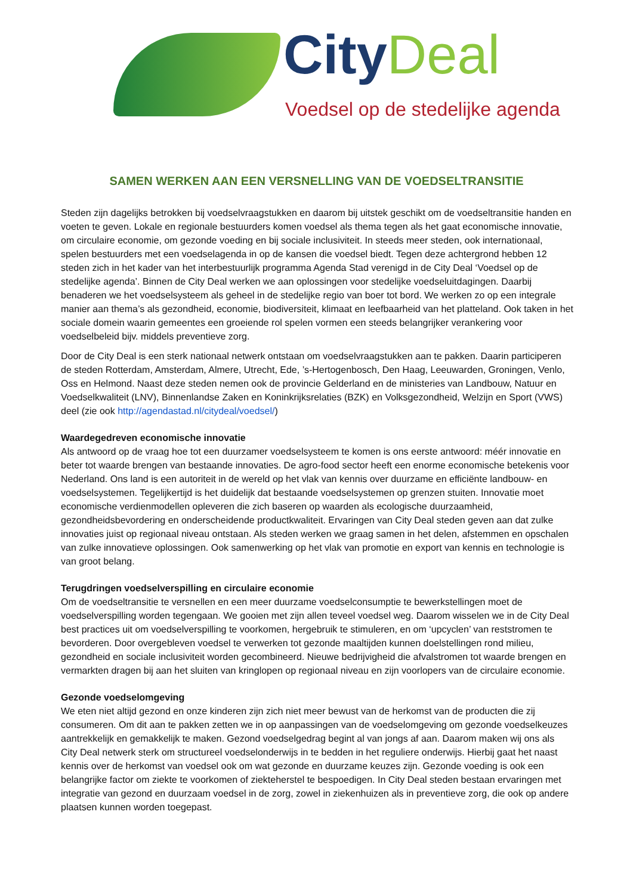City Deal
Voedsel op de stedelijke agenda
SAMEN WERKEN AAN EEN VERSNELLING VAN DE VOEDSELTRANSITIE
Steden zijn dagelijks betrokken bij voedselvraagstukken en daarom bij uitstek geschikt om de voedseltransitie handen en voeten te geven. Lokale en regionale bestuurders komen voedsel als thema tegen als het gaat economische innovatie, om circulaire economie, om gezonde voeding en bij sociale inclusiviteit. In steeds meer steden, ook internationaal, spelen bestuurders met een voedselagenda in op de kansen die voedsel biedt. Tegen deze achtergrond hebben 12 steden zich in het kader van het interbestuurlijk programma Agenda Stad verenigd in de City Deal ‘Voedsel op de stedelijke agenda’. Binnen de City Deal werken we aan oplossingen voor stedelijke voedseluitdagingen. Daarbij benaderen we het voedselsysteem als geheel in de stedelijke regio van boer tot bord. We werken zo op een integrale manier aan thema’s als gezondheid, economie, biodiversiteit, klimaat en leefbaarheid van het platteland. Ook taken in het sociale domein waarin gemeentes een groeiende rol spelen vormen een steeds belangrijker verankering voor voedselbeleid bijv. middels preventieve zorg.
Door de City Deal is een sterk nationaal netwerk ontstaan om voedselvraagstukken aan te pakken. Daarin participeren de steden Rotterdam, Amsterdam, Almere, Utrecht, Ede, ’s-Hertogenbosch, Den Haag, Leeuwarden, Groningen, Venlo, Oss en Helmond. Naast deze steden nemen ook de provincie Gelderland en de ministeries van Landbouw, Natuur en Voedselkwaliteit (LNV), Binnenlandse Zaken en Koninkrijksrelaties (BZK) en Volksgezondheid, Welzijn en Sport (VWS) deel (zie ook http://agendastad.nl/citydeal/voedsel/)
Waardegedreven economische innovatie
Als antwoord op de vraag hoe tot een duurzamer voedselsysteem te komen is ons eerste antwoord: méér innovatie en beter tot waarde brengen van bestaande innovaties. De agro-food sector heeft een enorme economische betekenis voor Nederland. Ons land is een autoriteit in de wereld op het vlak van kennis over duurzame en efficiënte landbouw- en voedselsystemen. Tegelijkertijd is het duidelijk dat bestaande voedselsystemen op grenzen stuiten. Innovatie moet economische verdienmodellen opleveren die zich baseren op waarden als ecologische duurzaamheid, gezondheidsbevordering en onderscheidende productkwaliteit. Ervaringen van City Deal steden geven aan dat zulke innovaties juist op regionaal niveau ontstaan. Als steden werken we graag samen in het delen, afstemmen en opschalen van zulke innovatieve oplossingen. Ook samenwerking op het vlak van promotie en export van kennis en technologie is van groot belang.
Terugdringen voedselverspilling en circulaire economie
Om de voedseltransitie te versnellen en een meer duurzame voedselconsumptie te bewerkstellingen moet de voedselverspilling worden tegengaan. We gooien met zijn allen teveel voedsel weg. Daarom wisselen we in de City Deal best practices uit om voedselverspilling te voorkomen, hergebruik te stimuleren, en om ‘upcyclen’ van reststromen te bevorderen. Door overgebleven voedsel te verwerken tot gezonde maaltijden kunnen doelstellingen rond milieu, gezondheid en sociale inclusiviteit worden gecombineerd. Nieuwe bedrijvigheid die afvalstromen tot waarde brengen en vermarkten dragen bij aan het sluiten van kringlopen op regionaal niveau en zijn voorlopers van de circulaire economie.
Gezonde voedselomgeving
We eten niet altijd gezond en onze kinderen zijn zich niet meer bewust van de herkomst van de producten die zij consumeren. Om dit aan te pakken zetten we in op aanpassingen van de voedselomgeving om gezonde voedselkeuzes aantrekkelijk en gemakkelijk te maken. Gezond voedselgedrag begint al van jongs af aan. Daarom maken wij ons als City Deal netwerk sterk om structureel voedselonderwijs in te bedden in het reguliere onderwijs. Hierbij gaat het naast kennis over de herkomst van voedsel ook om wat gezonde en duurzame keuzes zijn. Gezonde voeding is ook een belangrijke factor om ziekte te voorkomen of ziekteherstel te bespoedigen. In City Deal steden bestaan ervaringen met integratie van gezond en duurzaam voedsel in de zorg, zowel in ziekenhuizen als in preventieve zorg, die ook op andere plaatsen kunnen worden toegepast.